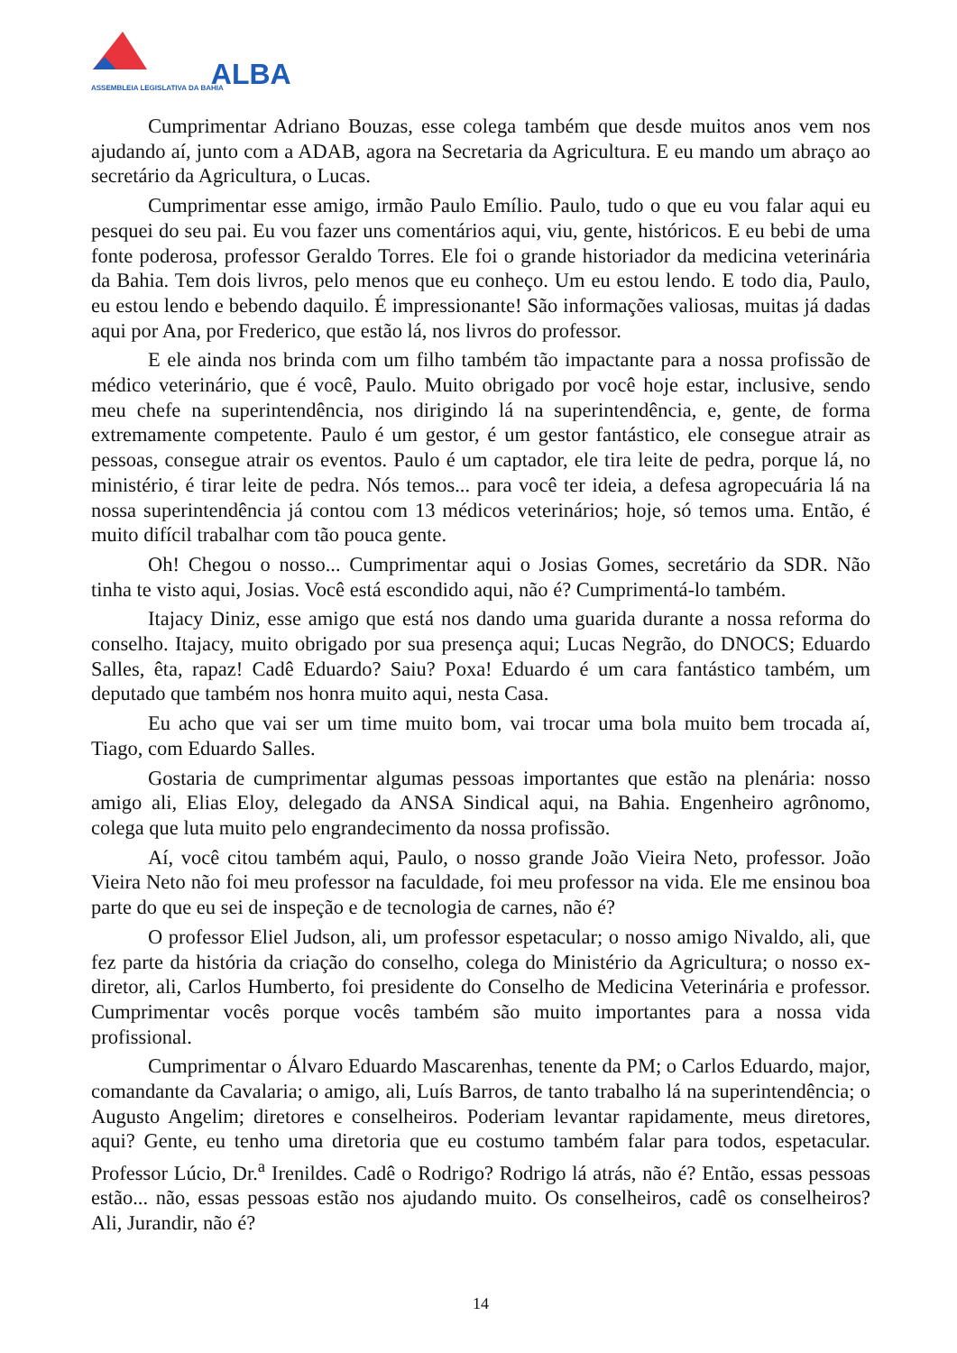ASSEMBLEIA LEGISLATIVA DA BAHIA
ALBA
Cumprimentar Adriano Bouzas, esse colega também que desde muitos anos vem nos ajudando aí, junto com a ADAB, agora na Secretaria da Agricultura. E eu mando um abraço ao secretário da Agricultura, o Lucas.
Cumprimentar esse amigo, irmão Paulo Emílio. Paulo, tudo o que eu vou falar aqui eu pesquei do seu pai. Eu vou fazer uns comentários aqui, viu, gente, históricos. E eu bebi de uma fonte poderosa, professor Geraldo Torres. Ele foi o grande historiador da medicina veterinária da Bahia. Tem dois livros, pelo menos que eu conheço. Um eu estou lendo. E todo dia, Paulo, eu estou lendo e bebendo daquilo. É impressionante! São informações valiosas, muitas já dadas aqui por Ana, por Frederico, que estão lá, nos livros do professor.
E ele ainda nos brinda com um filho também tão impactante para a nossa profissão de médico veterinário, que é você, Paulo. Muito obrigado por você hoje estar, inclusive, sendo meu chefe na superintendência, nos dirigindo lá na superintendência, e, gente, de forma extremamente competente. Paulo é um gestor, é um gestor fantástico, ele consegue atrair as pessoas, consegue atrair os eventos. Paulo é um captador, ele tira leite de pedra, porque lá, no ministério, é tirar leite de pedra. Nós temos... para você ter ideia, a defesa agropecuária lá na nossa superintendência já contou com 13 médicos veterinários; hoje, só temos uma. Então, é muito difícil trabalhar com tão pouca gente.
Oh! Chegou o nosso... Cumprimentar aqui o Josias Gomes, secretário da SDR. Não tinha te visto aqui, Josias. Você está escondido aqui, não é? Cumprimentá-lo também.
Itajacy Diniz, esse amigo que está nos dando uma guarida durante a nossa reforma do conselho. Itajacy, muito obrigado por sua presença aqui; Lucas Negrão, do DNOCS; Eduardo Salles, êta, rapaz! Cadê Eduardo? Saiu? Poxa! Eduardo é um cara fantástico também, um deputado que também nos honra muito aqui, nesta Casa.
Eu acho que vai ser um time muito bom, vai trocar uma bola muito bem trocada aí, Tiago, com Eduardo Salles.
Gostaria de cumprimentar algumas pessoas importantes que estão na plenária: nosso amigo ali, Elias Eloy, delegado da ANSA Sindical aqui, na Bahia. Engenheiro agrônomo, colega que luta muito pelo engrandecimento da nossa profissão.
Aí, você citou também aqui, Paulo, o nosso grande João Vieira Neto, professor. João Vieira Neto não foi meu professor na faculdade, foi meu professor na vida. Ele me ensinou boa parte do que eu sei de inspeção e de tecnologia de carnes, não é?
O professor Eliel Judson, ali, um professor espetacular; o nosso amigo Nivaldo, ali, que fez parte da história da criação do conselho, colega do Ministério da Agricultura; o nosso ex-diretor, ali, Carlos Humberto, foi presidente do Conselho de Medicina Veterinária e professor. Cumprimentar vocês porque vocês também são muito importantes para a nossa vida profissional.
Cumprimentar o Álvaro Eduardo Mascarenhas, tenente da PM; o Carlos Eduardo, major, comandante da Cavalaria; o amigo, ali, Luís Barros, de tanto trabalho lá na superintendência; o Augusto Angelim; diretores e conselheiros. Poderiam levantar rapidamente, meus diretores, aqui? Gente, eu tenho uma diretoria que eu costumo também falar para todos, espetacular. Professor Lúcio, Dr.<sup>a</sup> Irenildes. Cadê o Rodrigo? Rodrigo lá atrás, não é? Então, essas pessoas estão... não, essas pessoas estão nos ajudando muito. Os conselheiros, cadê os conselheiros? Ali, Jurandir, não é?
14